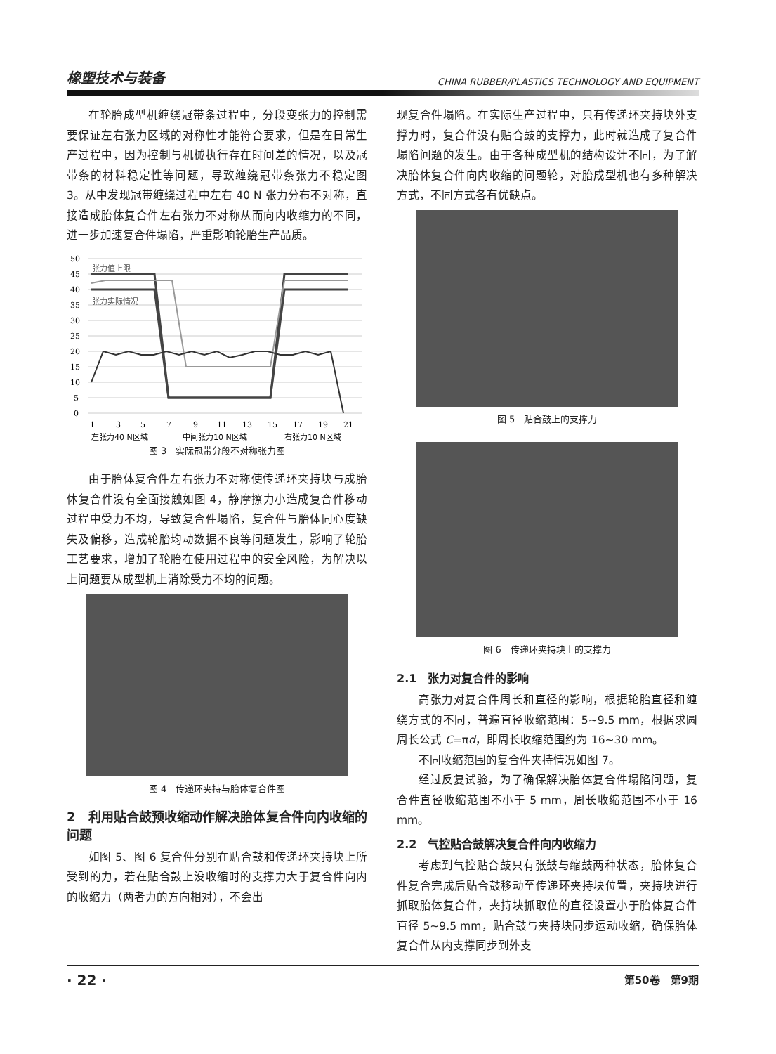橡塑技术与装备 CHINA RUBBER/PLASTICS TECHNOLOGY AND EQUIPMENT
在轮胎成型机缠绕冠带条过程中，分段变张力的控制需要保证左右张力区域的对称性才能符合要求，但是在日常生产过程中，因为控制与机械执行存在时间差的情况，以及冠带条的材料稳定性等问题，导致缠绕冠带条张力不稳定图 3。从中发现冠带缠绕过程中左右 40 N 张力分布不对称，直接造成胎体复合件左右张力不对称从而向内收缩力的不同，进一步加速复合件塌陷，严重影响轮胎生产品质。
50
45
40
35
30
25
20
15
10
5
0
1
3
5
7
9
11
13
15
17
19
21
左张力40 N区域
中间张力10 N区域
右张力10 N区域
张力值上限
张力实际情况
图 3　实际冠带分段不对称张力图
由于胎体复合件左右张力不对称使传递环夹持块与成胎体复合件没有全面接触如图 4，静摩擦力小造成复合件移动过程中受力不均，导致复合件塌陷，复合件与胎体同心度缺失及偏移，造成轮胎均动数据不良等问题发生，影响了轮胎工艺要求，增加了轮胎在使用过程中的安全风险，为解决以上问题要从成型机上消除受力不均的问题。
图 4　传递环夹持与胎体复合件图
2　利用贴合鼓预收缩动作解决胎体复合件向内收缩的问题
如图 5、图 6 复合件分别在贴合鼓和传递环夹持块上所受到的力，若在贴合鼓上没收缩时的支撑力大于复合件向内的收缩力（两者力的方向相对），不会出
现复合件塌陷。在实际生产过程中，只有传递环夹持块外支撑力时，复合件没有贴合鼓的支撑力，此时就造成了复合件塌陷问题的发生。由于各种成型机的结构设计不同，为了解决胎体复合件向内收缩的问题轮，对胎成型机也有多种解决方式，不同方式各有优缺点。
图 5　贴合鼓上的支撑力
图 6　传递环夹持块上的支撑力
2.1　张力对复合件的影响
高张力对复合件周长和直径的影响，根据轮胎直径和缠绕方式的不同，普遍直径收缩范围：5~9.5 mm，根据求圆周长公式 C=πd，即周长收缩范围约为 16~30 mm。
不同收缩范围的复合件夹持情况如图 7。
经过反复试验，为了确保解决胎体复合件塌陷问题，复合件直径收缩范围不小于 5 mm，周长收缩范围不小于 16 mm。
2.2　气控贴合鼓解决复合件向内收缩力
考虑到气控贴合鼓只有张鼓与缩鼓两种状态，胎体复合件复合完成后贴合鼓移动至传递环夹持块位置，夹持块进行抓取胎体复合件，夹持块抓取位的直径设置小于胎体复合件直径 5~9.5 mm，贴合鼓与夹持块同步运动收缩，确保胎体复合件从内支撑同步到外支
· 22 · 第50卷　第9期